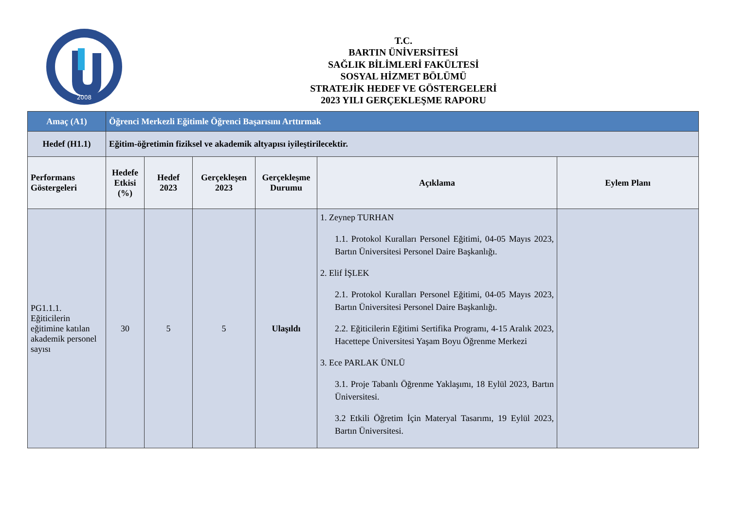2008
T.C.
BARTIN ÜNİVERSİTESİ
SAĞLIK BİLİMLERİ FAKÜLTESİ
SOSYAL HİZMET BÖLÜMÜ
STRATEJİK HEDEF VE GÖSTERGELERİ
2023 YILI GERÇEKLEŞME RAPORU
| Amaç (A1) | Öğrenci Merkezli Eğitimle Öğrenci Başarısını Arttırmak | | | | | |
| Hedef (H1.1) | Eğitim-öğretimin fiziksel ve akademik altyapısı iyileştirilecektir. | | | | | |
| Performans Göstergeleri | Hedefe Etkisi (%) | Hedef 2023 | Gerçekleşen 2023 | Gerçekleşme Durumu | Açıklama | Eylem Planı |
| PG1.1.1. Eğiticilerin eğitimine katılan akademik personel sayısı | 30 | 5 | 5 | Ulaşıldı | 1. Zeynep TURHAN 1.1. Protokol Kuralları Personel Eğitimi, 04-05 Mayıs 2023, Bartın Üniversitesi Personel Daire Başkanlığı. 2. Elif İŞLEK 2.1. Protokol Kuralları Personel Eğitimi, 04-05 Mayıs 2023, Bartın Üniversitesi Personel Daire Başkanlığı. 2.2. Eğiticilerin Eğitimi Sertifika Programı, 4-15 Aralık 2023, Hacettepe Üniversitesi Yaşam Boyu Öğrenme Merkezi 3. Ece PARLAK ÜNLÜ 3.1. Proje Tabanlı Öğrenme Yaklaşımı, 18 Eylül 2023, Bartın Üniversitesi. 3.2 Etkili Öğretim İçin Materyal Tasarımı, 19 Eylül 2023, Bartın Üniversitesi. | |